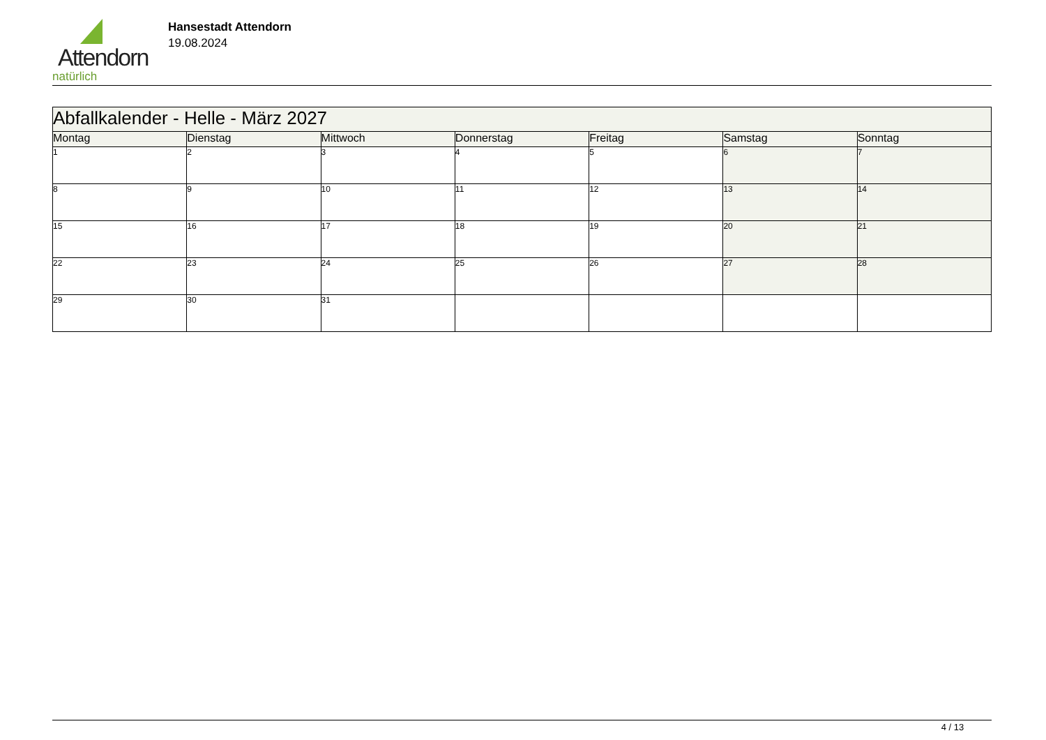Attendorn
natürlich
Hansestadt Attendorn
19.08.2024
| Abfallkalender - Helle - März 2027 | | | | | | |
| Montag | Dienstag | Mittwoch | Donnerstag | Freitag | Samstag | Sonntag |
| 1 | 2 | 3 | 4 | 5 | 6 | 7 |
| 8 | 9 | 10 | 11 | 12 | 13 | 14 |
| 15 | 16 | 17 | 18 | 19 | 20 | 21 |
| 22 | 23 | 24 | 25 | 26 | 27 | 28 |
| 29 | 30 | 31 | | | | |
4 / 13